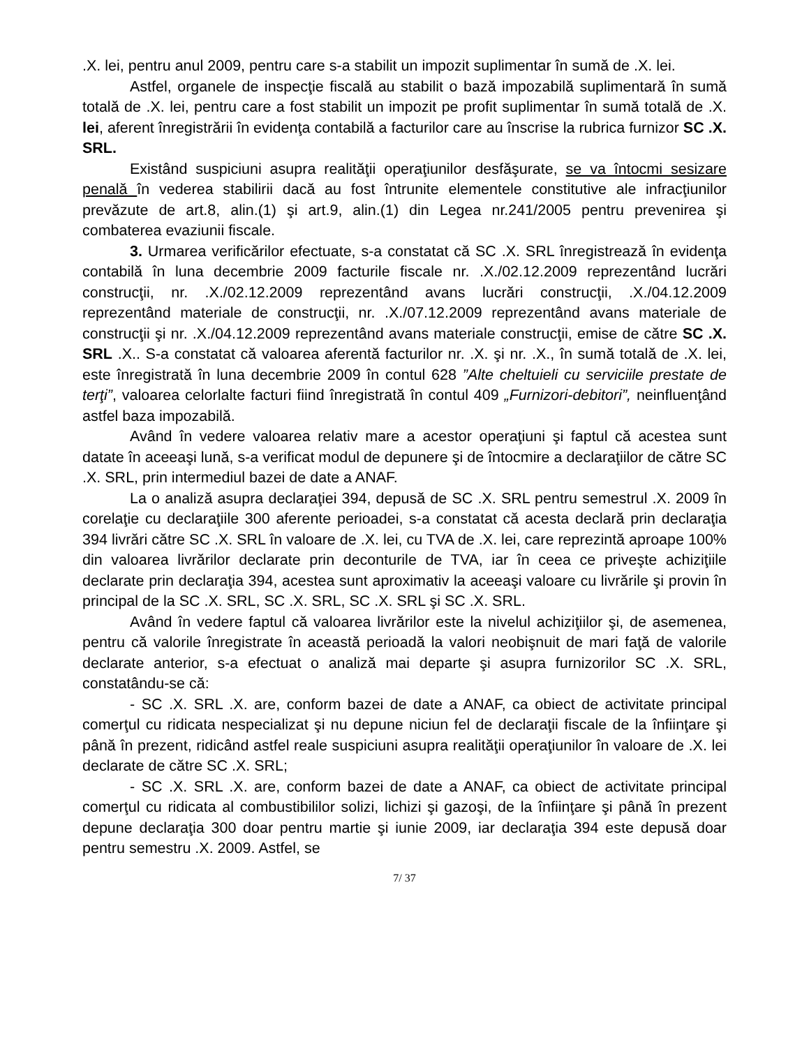.X. lei, pentru anul 2009, pentru care s-a stabilit un impozit suplimentar în sumă de .X. lei.
Astfel, organele de inspecţie fiscală au stabilit o bază impozabilă suplimentară în sumă totală de .X. lei, pentru care a fost stabilit un impozit pe profit suplimentar în sumă totală de .X. lei, aferent înregistrării în evidenţa contabilă a facturilor care au înscrise la rubrica furnizor SC .X. SRL.
Existând suspiciuni asupra realităţii operaţiunilor desfăşurate, se va întocmi sesizare penală în vederea stabilirii dacă au fost întrunite elementele constitutive ale infracţiunilor prevăzute de art.8, alin.(1) şi art.9, alin.(1) din Legea nr.241/2005 pentru prevenirea şi combaterea evaziunii fiscale.
3. Urmarea verificărilor efectuate, s-a constatat că SC .X. SRL înregistrează în evidenţa contabilă în luna decembrie 2009 facturile fiscale nr. .X./02.12.2009 reprezentând lucrări construcţii, nr. .X./02.12.2009 reprezentând avans lucrări construcţii, .X./04.12.2009 reprezentând materiale de construcţii, nr. .X./07.12.2009 reprezentând avans materiale de construcţii şi nr. .X./04.12.2009 reprezentând avans materiale construcţii, emise de către SC .X. SRL .X.. S-a constatat că valoarea aferentă facturilor nr. .X. şi nr. .X., în sumă totală de .X. lei, este înregistrată în luna decembrie 2009 în contul 628 ”Alte cheltuieli cu serviciile prestate de terţi”, valoarea celorlalte facturi fiind înregistrată în contul 409 „Furnizori-debitori”, neinfluenţând astfel baza impozabilă.
Având în vedere valoarea relativ mare a acestor operaţiuni şi faptul că acestea sunt datate în aceeaşi lună, s-a verificat modul de depunere şi de întocmire a declaraţiilor de către SC .X. SRL, prin intermediul bazei de date a ANAF.
La o analiză asupra declaraţiei 394, depusă de SC .X. SRL pentru semestrul .X. 2009 în corelaţie cu declaraţiile 300 aferente perioadei, s-a constatat că acesta declară prin declaraţia 394 livrări către SC .X. SRL în valoare de .X. lei, cu TVA de .X. lei, care reprezintă aproape 100% din valoarea livrărilor declarate prin deconturile de TVA, iar în ceea ce priveşte achiziţiile declarate prin declaraţia 394, acestea sunt aproximativ la aceeaşi valoare cu livrările şi provin în principal de la SC .X. SRL, SC .X. SRL, SC .X. SRL şi SC .X. SRL.
Având în vedere faptul că valoarea livrărilor este la nivelul achiziţiilor şi, de asemenea, pentru că valorile înregistrate în această perioadă la valori neobişnuit de mari faţă de valorile declarate anterior, s-a efectuat o analiză mai departe şi asupra furnizorilor SC .X. SRL, constatându-se că:
- SC .X. SRL .X. are, conform bazei de date a ANAF, ca obiect de activitate principal comerţul cu ridicata nespecializat şi nu depune niciun fel de declaraţii fiscale de la înfiinţare şi până în prezent, ridicând astfel reale suspiciuni asupra realităţii operaţiunilor în valoare de .X. lei declarate de către SC .X. SRL;
- SC .X. SRL .X. are, conform bazei de date a ANAF, ca obiect de activitate principal comerţul cu ridicata al combustibililor solizi, lichizi şi gazoşi, de la înfiinţare şi până în prezent depune declaraţia 300 doar pentru martie şi iunie 2009, iar declaraţia 394 este depusă doar pentru semestru .X. 2009. Astfel, se
7/ 37